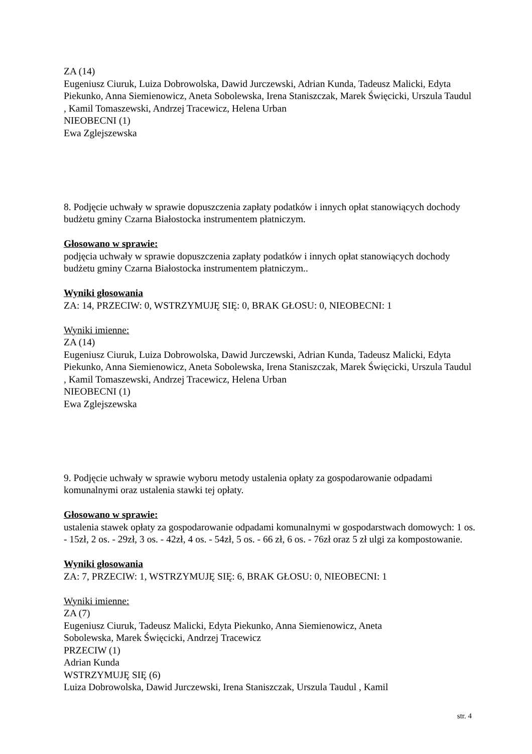ZA (14)
Eugeniusz Ciuruk, Luiza Dobrowolska, Dawid Jurczewski, Adrian Kunda, Tadeusz Malicki, Edyta Piekunko, Anna Siemienowicz, Aneta Sobolewska, Irena Staniszczak, Marek Święcicki, Urszula Taudul , Kamil Tomaszewski, Andrzej Tracewicz, Helena Urban
NIEOBECNI (1)
Ewa Zglejszewska
8. Podjęcie uchwały w sprawie dopuszczenia zapłaty podatków i innych opłat stanowiących dochody budżetu gminy Czarna Białostocka instrumentem płatniczym.
Głosowano w sprawie:
podjęcia uchwały w sprawie dopuszczenia zapłaty podatków i innych opłat stanowiących dochody budżetu gminy Czarna Białostocka instrumentem płatniczym..
Wyniki głosowania
ZA: 14, PRZECIW: 0, WSTRZYMUJĘ SIĘ: 0, BRAK GŁOSU: 0, NIEOBECNI: 1
Wyniki imienne:
ZA (14)
Eugeniusz Ciuruk, Luiza Dobrowolska, Dawid Jurczewski, Adrian Kunda, Tadeusz Malicki, Edyta Piekunko, Anna Siemienowicz, Aneta Sobolewska, Irena Staniszczak, Marek Święcicki, Urszula Taudul , Kamil Tomaszewski, Andrzej Tracewicz, Helena Urban
NIEOBECNI (1)
Ewa Zglejszewska
9. Podjęcie uchwały w sprawie wyboru metody ustalenia opłaty za gospodarowanie odpadami komunalnymi oraz ustalenia stawki tej opłaty.
Głosowano w sprawie:
ustalenia stawek opłaty za gospodarowanie odpadami komunalnymi w gospodarstwach domowych: 1 os. - 15zł, 2 os. - 29zł, 3 os. - 42zł, 4 os. - 54zł, 5 os. - 66 zł, 6 os. - 76zł oraz 5 zł ulgi za kompostowanie.
Wyniki głosowania
ZA: 7, PRZECIW: 1, WSTRZYMUJĘ SIĘ: 6, BRAK GŁOSU: 0, NIEOBECNI: 1
Wyniki imienne:
ZA (7)
Eugeniusz Ciuruk, Tadeusz Malicki, Edyta Piekunko, Anna Siemienowicz, Aneta
Sobolewska, Marek Święcicki, Andrzej Tracewicz
PRZECIW (1)
Adrian Kunda
WSTRZYMUJĘ SIĘ (6)
Luiza Dobrowolska, Dawid Jurczewski, Irena Staniszczak, Urszula Taudul , Kamil
str. 4